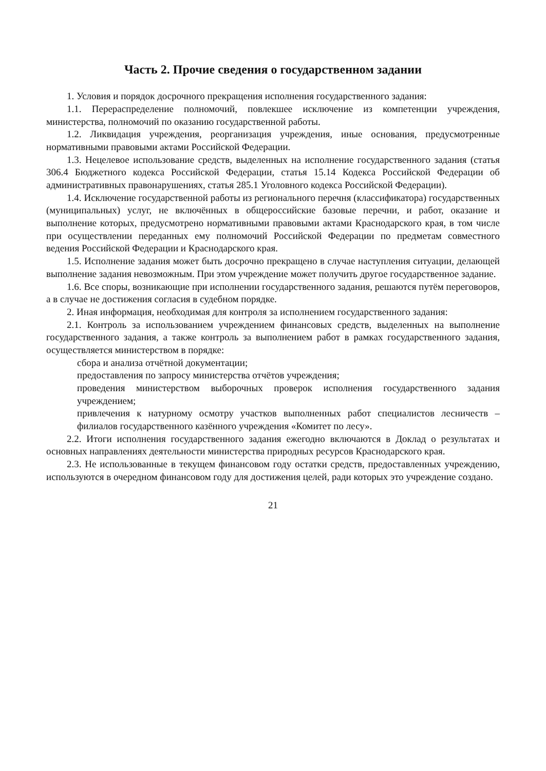Часть 2. Прочие сведения о государственном задании
1. Условия и порядок досрочного прекращения исполнения государственного задания:
1.1. Перераспределение полномочий, повлекшее исключение из компетенции учреждения, министерства, полномочий по оказанию государственной работы.
1.2. Ликвидация учреждения, реорганизация учреждения, иные основания, предусмотренные нормативными правовыми актами Российской Федерации.
1.3. Нецелевое использование средств, выделенных на исполнение государственного задания (статья 306.4 Бюджетного кодекса Российской Федерации, статья 15.14 Кодекса Российской Федерации об административных правонарушениях, статья 285.1 Уголовного кодекса Российской Федерации).
1.4. Исключение государственной работы из регионального перечня (классификатора) государственных (муниципальных) услуг, не включённых в общероссийские базовые перечни, и работ, оказание и выполнение которых, предусмотрено нормативными правовыми актами Краснодарского края, в том числе при осуществлении переданных ему полномочий Российской Федерации по предметам совместного ведения Российской Федерации и Краснодарского края.
1.5. Исполнение задания может быть досрочно прекращено в случае наступления ситуации, делающей выполнение задания невозможным. При этом учреждение может получить другое государственное задание.
1.6. Все споры, возникающие при исполнении государственного задания, решаются путём переговоров, а в случае не достижения согласия в судебном порядке.
2. Иная информация, необходимая для контроля за исполнением государственного задания:
2.1. Контроль за использованием учреждением финансовых средств, выделенных на выполнение государственного задания, а также контроль за выполнением работ в рамках государственного задания, осуществляется министерством в порядке:
сбора и анализа отчётной документации;
предоставления по запросу министерства отчётов учреждения;
проведения министерством выборочных проверок исполнения государственного задания учреждением;
привлечения к натурному осмотру участков выполненных работ специалистов лесничеств – филиалов государственного казённого учреждения «Комитет по лесу».
2.2. Итоги исполнения государственного задания ежегодно включаются в Доклад о результатах и основных направлениях деятельности министерства природных ресурсов Краснодарского края.
2.3. Не использованные в текущем финансовом году остатки средств, предоставленных учреждению, используются в очередном финансовом году для достижения целей, ради которых это учреждение создано.
21